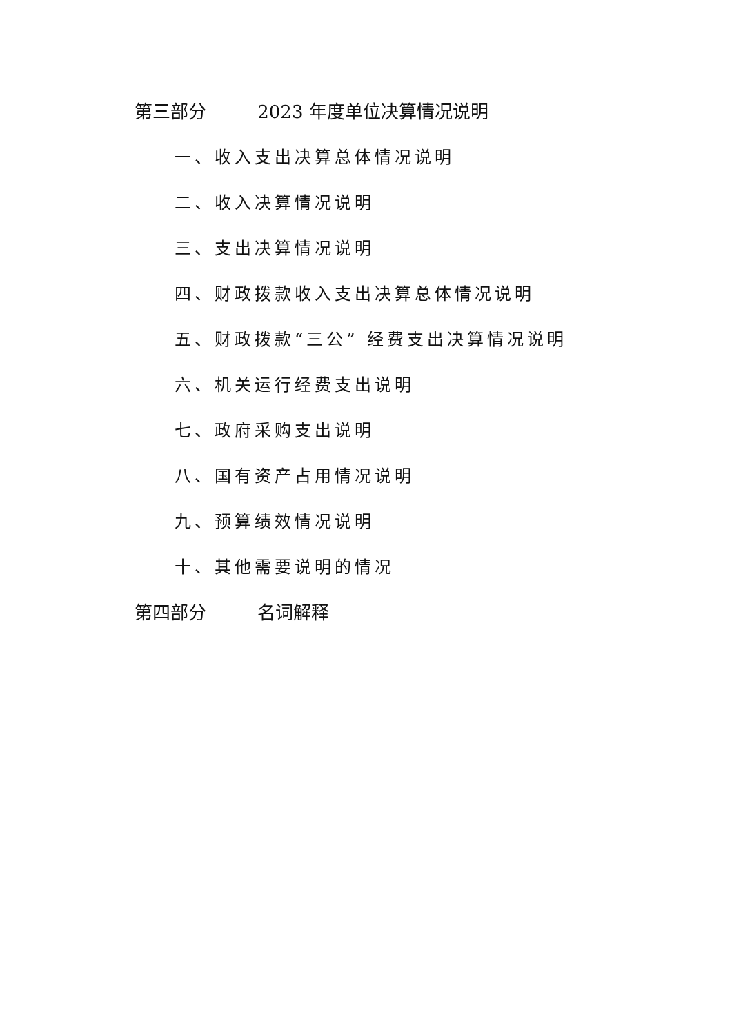第三部分 2023 年度单位决算情况说明
一、收入支出决算总体情况说明
二、收入决算情况说明
三、支出决算情况说明
四、财政拨款收入支出决算总体情况说明
五、财政拨款“三公” 经费支出决算情况说明
六、机关运行经费支出说明
七、政府采购支出说明
八、国有资产占用情况说明
九、预算绩效情况说明
十、其他需要说明的情况
第四部分 名词解释